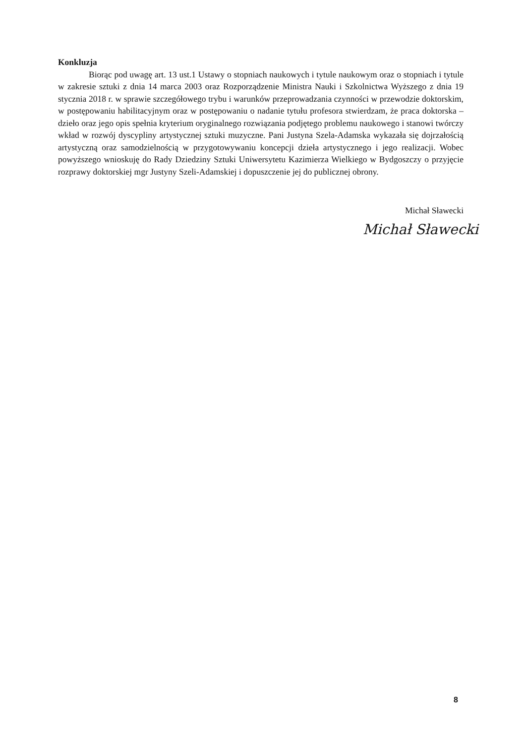Konkluzja
Biorąc pod uwagę art. 13 ust.1 Ustawy o stopniach naukowych i tytule naukowym oraz o stopniach i tytule w zakresie sztuki z dnia 14 marca 2003 oraz Rozporządzenie Ministra Nauki i Szkolnictwa Wyższego z dnia 19 stycznia 2018 r. w sprawie szczegółowego trybu i warunków przeprowadzania czynności w przewodzie doktorskim, w postępowaniu habilitacyjnym oraz w postępowaniu o nadanie tytułu profesora stwierdzam, że praca doktorska – dzieło oraz jego opis spełnia kryterium oryginalnego rozwiązania podjętego problemu naukowego i stanowi twórczy wkład w rozwój dyscypliny artystycznej sztuki muzyczne. Pani Justyna Szela-Adamska wykazała się dojrzałością artystyczną oraz samodzielnością w przygotowywaniu koncepcji dzieła artystycznego i jego realizacji. Wobec powyższego wnioskuję do Rady Dziedziny Sztuki Uniwersytetu Kazimierza Wielkiego w Bydgoszczy o przyjęcie rozprawy doktorskiej mgr Justyny Szeli-Adamskiej i dopuszczenie jej do publicznej obrony.
Michał Sławecki
Michał Sławecki
8